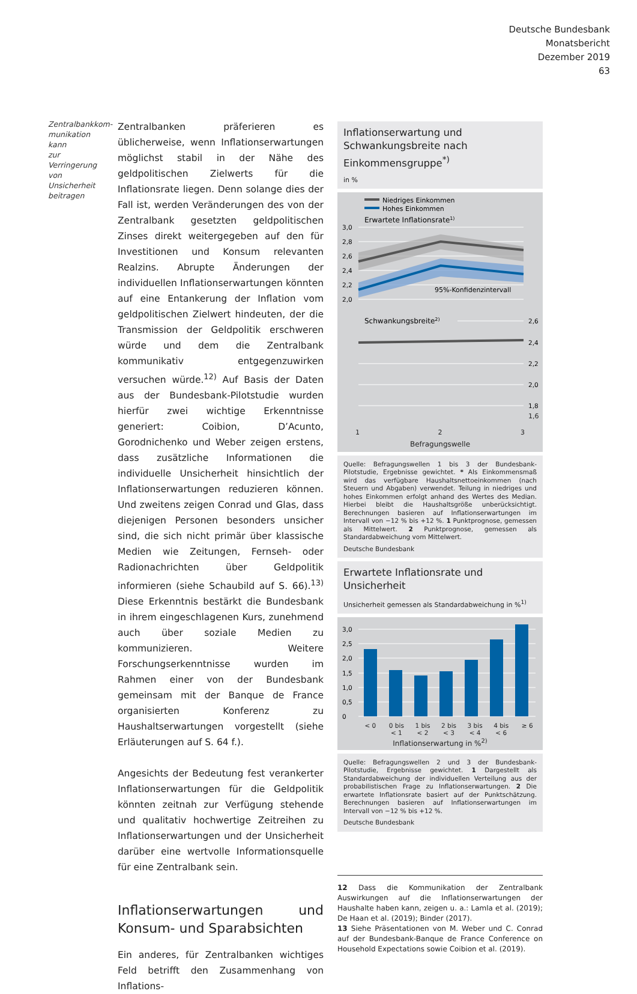Deutsche Bundesbank
Monatsbericht
Dezember 2019
63
Zentralbankkom-
munikation kann
zur Verringerung
von Unsicherheit
beitragen
Zentralbanken präferieren es üblicherweise, wenn Inflationserwartungen möglichst stabil in der Nähe des geldpolitischen Zielwerts für die Inflationsrate liegen. Denn solange dies der Fall ist, werden Veränderungen des von der Zentralbank gesetzten geldpolitischen Zinses direkt weitergegeben auf den für Investitionen und Konsum relevanten Realzins. Abrupte Änderungen der individuellen Inflationserwartungen könnten auf eine Entankerung der Inflation vom geldpolitischen Zielwert hindeuten, der die Transmission der Geldpolitik erschweren würde und dem die Zentralbank kommunikativ entgegenzuwirken versuchen würde.<sup>12)</sup> Auf Basis der Daten aus der Bundesbank-Pilotstudie wurden hierfür zwei wichtige Erkenntnisse generiert: Coibion, D’Acunto, Gorodnichenko und Weber zeigen erstens, dass zusätzliche Informationen die individuelle Unsicherheit hinsichtlich der Inflationserwartungen reduzieren können. Und zweitens zeigen Conrad und Glas, dass diejenigen Personen besonders unsicher sind, die sich nicht primär über klassische Medien wie Zeitungen, Fernseh- oder Radionachrichten über Geldpolitik informieren (siehe Schaubild auf S. 66).<sup>13)</sup> Diese Erkenntnis bestärkt die Bundesbank in ihrem eingeschlagenen Kurs, zunehmend auch über soziale Medien zu kommunizieren. Weitere Forschungserkenntnisse wurden im Rahmen einer von der Bundesbank gemeinsam mit der Banque de France organisierten Konferenz zu Haushaltserwartungen vorgestellt (siehe Erläuterungen auf S. 64 f.).
Angesichts der Bedeutung fest verankerter Inflationserwartungen für die Geldpolitik könnten zeitnah zur Verfügung stehende und qualitativ hochwertige Zeitreihen zu Inflationserwartungen und der Unsicherheit darüber eine wertvolle Informationsquelle für eine Zentralbank sein.
Inflationserwartungen und Konsum- und Sparabsichten
Ein anderes, für Zentralbanken wichtiges Feld betrifft den Zusammenhang von Inflations-
Inflationserwartung und Schwankungsbreite nach Einkommensgruppe<sup>*)</sup>
in %
Niedriges Einkommen
Hohes Einkommen
Erwartete Inflationsrate1)
3,0
2,8
2,6
2,4
2,2
2,0
95%-Konfidenzintervall
Schwankungsbreite2)
2,6
2,4
2,2
2,0
1,8
1,6
1 2 3
Befragungswelle
Quelle: Befragungswellen 1 bis 3 der Bundesbank-Pilotstudie, Ergebnisse gewichtet. * Als Einkommensmaß wird das verfügbare Haushaltsnettoeinkommen (nach Steuern und Abgaben) verwendet. Teilung in niedriges und hohes Einkommen erfolgt anhand des Wertes des Median. Hierbei bleibt die Haushaltsgröße unberücksichtigt. Berechnungen basieren auf Inflationserwartungen im Intervall von −12 % bis +12 %. 1 Punktprognose, gemessen als Mittelwert. 2 Punktprognose, gemessen als Standardabweichung vom Mittelwert.
Deutsche Bundesbank
Erwartete Inflationsrate und Unsicherheit
Unsicherheit gemessen als Standardabweichung in %<sup>1)</sup>
3,0
2,5
2,0
1,5
1,0
0,5
0
< 0 0 bis
< 1 1 bis
< 2 2 bis
< 3 3 bis
< 4 4 bis
< 6 ≥ 6
Inflationserwartung in %<sup>2)</sup>
Quelle: Befragungswellen 2 und 3 der Bundesbank-Pilotstudie, Ergebnisse gewichtet. 1 Dargestellt als Standardabweichung der individuellen Verteilung aus der probabilistischen Frage zu Inflationserwartungen. 2 Die erwartete Inflationsrate basiert auf der Punktschätzung. Berechnungen basieren auf Inflationserwartungen im Intervall von −12 % bis +12 %.
Deutsche Bundesbank
12 Dass die Kommunikation der Zentralbank Auswirkungen auf die Inflationserwartungen der Haushalte haben kann, zeigen u. a.: Lamla et al. (2019); De Haan et al. (2019); Binder (2017).
13 Siehe Präsentationen von M. Weber und C. Conrad auf der Bundesbank-Banque de France Conference on Household Expectations sowie Coibion et al. (2019).